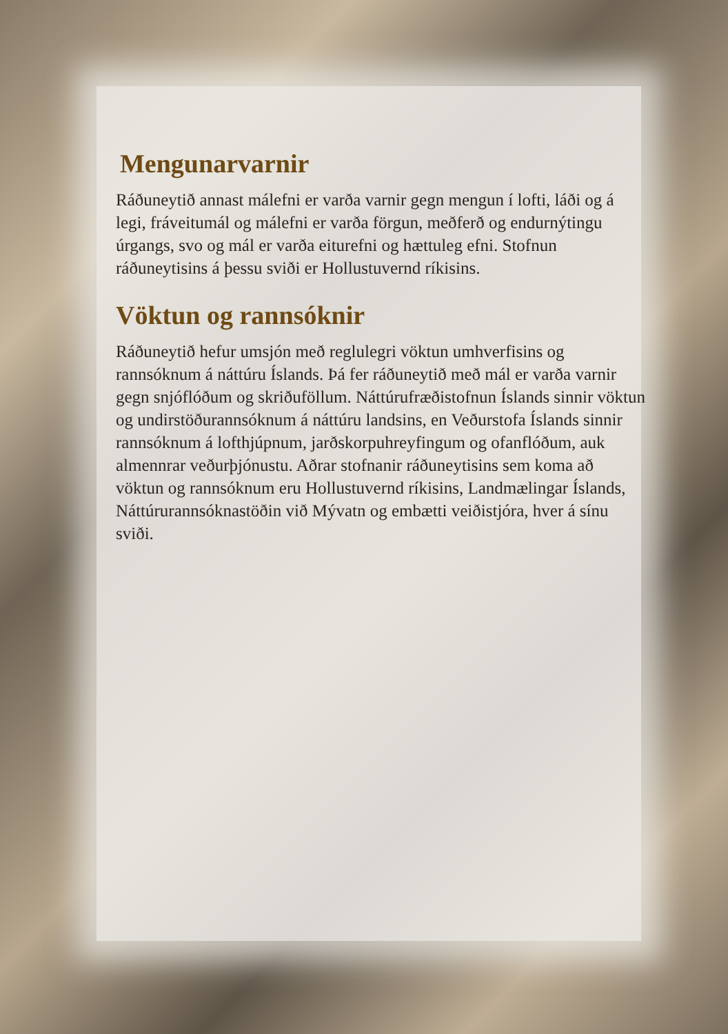Mengunarvarnir
Ráðuneytið annast málefni er varða varnir gegn mengun í lofti, láði og á legi, fráveitumál og málefni er varða förgun, meðferð og endurnýtingu úrgangs, svo og mál er varða eiturefni og hættuleg efni. Stofnun ráðuneytisins á þessu sviði er Hollustuvernd ríkisins.
Vöktun og rannsóknir
Ráðuneytið hefur umsjón með reglulegri vöktun umhverfisins og rannsóknum á náttúru Íslands. Þá fer ráðuneytið með mál er varða varnir gegn snjóflóðum og skriðuföllum. Náttúrufræðistofnun Íslands sinnir vöktun og undirstöðurannsóknum á náttúru landsins, en Veðurstofa Íslands sinnir rannsóknum á lofthjúpnum, jarðskorpuhreyfingum og ofanflóðum, auk almennrar veðurþjónustu. Aðrar stofnanir ráðuneytisins sem koma að vöktun og rannsóknum eru Hollustuvernd ríkisins, Landmælingar Íslands, Náttúrurannsóknastöðin við Mývatn og embætti veiðistjóra, hver á sínu sviði.